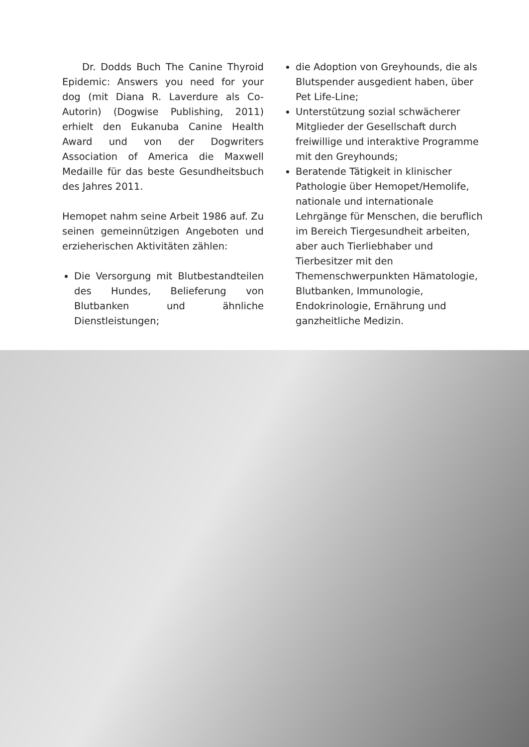Dr. Dodds Buch The Canine Thyroid Epidemic: Answers you need for your dog (mit Diana R. Laverdure als Co-Autorin) (Dogwise Publishing, 2011) erhielt den Eukanuba Canine Health Award und von der Dogwriters Association of America die Maxwell Medaille für das beste Gesundheitsbuch des Jahres 2011.
Hemopet nahm seine Arbeit 1986 auf. Zu seinen gemeinnützigen Angeboten und erzieherischen Aktivitäten zählen:
Die Versorgung mit Blutbestandteilen des Hundes, Belieferung von Blutbanken und ähnliche Dienstleistungen;
die Adoption von Greyhounds, die als Blutspender ausgedient haben, über Pet Life-Line;
Unterstützung sozial schwächerer Mitglieder der Gesellschaft durch freiwillige und interaktive Programme mit den Greyhounds;
Beratende Tätigkeit in klinischer Pathologie über Hemopet/Hemolife, nationale und internationale Lehrgänge für Menschen, die beruflich im Bereich Tiergesundheit arbeiten, aber auch Tierliebhaber und Tierbesitzer mit den Themenschwerpunkten Hämatologie, Blutbanken, Immunologie, Endokrinologie, Ernährung und ganzheitliche Medizin.